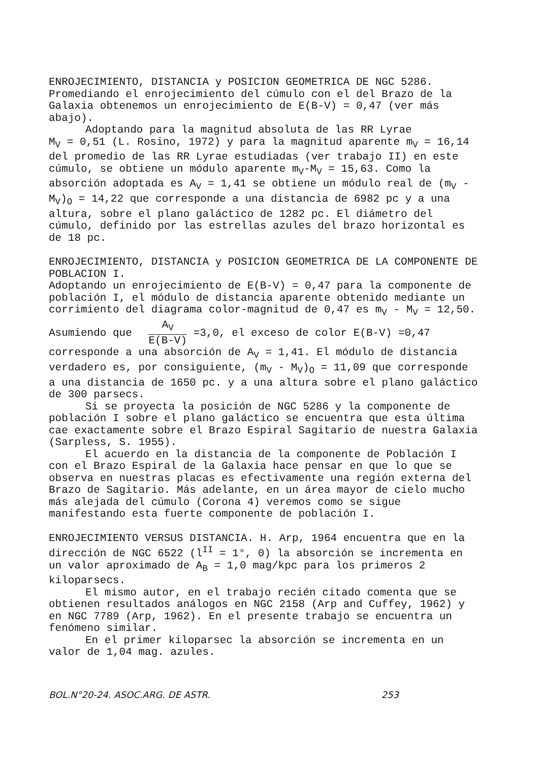ENROJECIMIENTO, DISTANCIA y POSICION GEOMETRICA DE NGC 5286. Promediando el enrojecimiento del cúmulo con el del Brazo de la Galaxia obtenemos un enrojecimiento de E(B-V) = 0,47 (ver más abajo).
Adoptando para la magnitud absoluta de las RR Lyrae
M<sub>V</sub> = 0,51 (L. Rosino, 1972) y para la magnitud aparente m<sub>V</sub> = 16,14 del promedio de las RR Lyrae estudiadas (ver trabajo II) en este cúmulo, se obtiene un módulo aparente m<sub>V</sub>-M<sub>V</sub> = 15,63. Como la absorción adoptada es A<sub>V</sub> = 1,41 se obtiene un módulo real de (m<sub>V</sub> - M<sub>V</sub>)<sub>O</sub> = 14,22 que corresponde a una distancia de 6982 pc y a una altura, sobre el plano galáctico de 1282 pc. El diámetro del cúmulo, definido por las estrellas azules del brazo horizontal es de 18 pc.
ENROJECIMIENTO, DISTANCIA y POSICION GEOMETRICA DE LA COMPONENTE DE POBLACION I.
Adoptando un enrojecimiento de E(B-V) = 0,47 para la componente de población I, el módulo de distancia aparente obtenido mediante un corrimiento del diagrama color-magnitud de 0,47 es m<sub>V</sub> - M<sub>V</sub> = 12,50. Asumiendo que A<sub>V</sub> E(B-V) =3,0, el exceso de color E(B-V) =0,47 corresponde a una absorción de A<sub>V</sub> = 1,41. El módulo de distancia verdadero es, por consiguiente, (m<sub>V</sub> - M<sub>V</sub>)<sub>O</sub> = 11,09 que corresponde a una distancia de 1650 pc. y a una altura sobre el plano galáctico de 300 parsecs.
Si se proyecta la posición de NGC 5286 y la componente de población I sobre el plano galáctico se encuentra que esta última cae exactamente sobre el Brazo Espiral Sagitario de nuestra Galaxia (Sarpless, S. 1955).
El acuerdo en la distancia de la componente de Población I con el Brazo Espiral de la Galaxia hace pensar en que lo que se observa en nuestras placas es efectivamente una región externa del Brazo de Sagitario. Más adelante, en un área mayor de cielo mucho más alejada del cúmulo (Corona 4) veremos como se sigue manifestando esta fuerte componente de población I.
ENROJECIMIENTO VERSUS DISTANCIA. H. Arp, 1964 encuentra que en la dirección de NGC 6522 (l<sup>II</sup> = 1°, 0) la absorción se incrementa en un valor aproximado de A<sub>B</sub> = 1,0 mag/kpc para los primeros 2 kiloparsecs.
El mismo autor, en el trabajo recién citado comenta que se obtienen resultados análogos en NGC 2158 (Arp and Cuffey, 1962) y en NGC 7789 (Arp, 1962). En el presente trabajo se encuentra un fenómeno similar.
En el primer kiloparsec la absorción se incrementa en un valor de 1,04 mag. azules.
BOL.N°20-24. ASOC.ARG. DE ASTR. 253